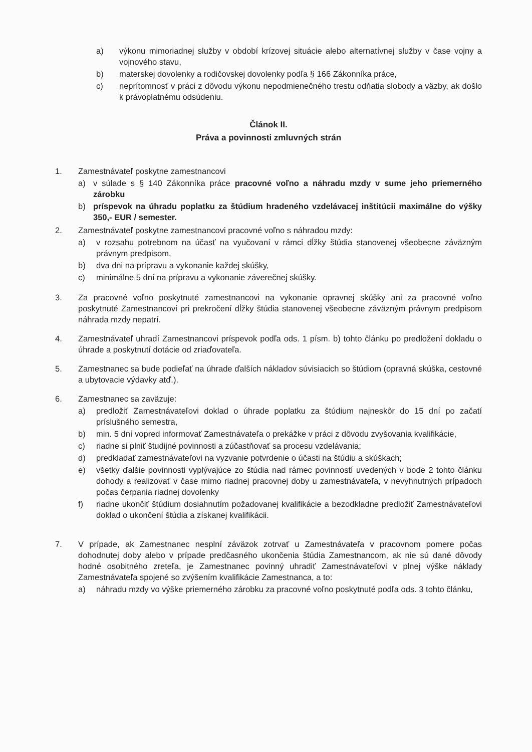a) výkonu mimoriadnej služby v období krízovej situácie alebo alternatívnej služby v čase vojny a vojnového stavu,
b) materskej dovolenky a rodičovskej dovolenky podľa § 166 Zákonníka práce,
c) neprítomnosť v práci z dôvodu výkonu nepodmienečného trestu odňatia slobody a väzby, ak došlo k právoplatnému odsúdeniu.
Článok II.
Práva a povinnosti zmluvných strán
1. Zamestnávateľ poskytne zamestnancovi
a) v súlade s § 140 Zákonníka práce pracovné voľno a náhradu mzdy v sume jeho priemerného zárobku
b) príspevok na úhradu poplatku za štúdium hradeného vzdelávacej inštitúcii maximálne do výšky 350,- EUR / semester.
2. Zamestnávateľ poskytne zamestnancovi pracovné voľno s náhradou mzdy:
a) v rozsahu potrebnom na účasť na vyučovaní v rámci dĺžky štúdia stanovenej všeobecne záväzným právnym predpisom,
b) dva dni na prípravu a vykonanie každej skúšky,
c) minimálne 5 dní na prípravu a vykonanie záverečnej skúšky.
3. Za pracovné voľno poskytnuté zamestnancovi na vykonanie opravnej skúšky ani za pracovné voľno poskytnuté Zamestnancovi pri prekročení dĺžky štúdia stanovenej všeobecne záväzným právnym predpisom náhrada mzdy nepatrí.
4. Zamestnávateľ uhradí Zamestnancovi príspevok podľa ods. 1 písm. b) tohto článku po predložení dokladu o úhrade a poskytnutí dotácie od zriaďovateľa.
5. Zamestnanec sa bude podieľať na úhrade ďalších nákladov súvisiacich so štúdiom (opravná skúška, cestovné a ubytovacie výdavky atď.).
6. Zamestnanec sa zaväzuje:
a) predložiť Zamestnávateľovi doklad o úhrade poplatku za štúdium najneskôr do 15 dní po začatí príslušného semestra,
b) min. 5 dní vopred informovať Zamestnávateľa o prekážke v práci z dôvodu zvyšovania kvalifikácie,
c) riadne si plniť študijné povinnosti a zúčastňovať sa procesu vzdelávania;
d) predkladať zamestnávateľovi na vyzvanie potvrdenie o účasti na štúdiu a skúškach;
e) všetky ďalšie povinnosti vyplývajúce zo štúdia nad rámec povinností uvedených v bode 2 tohto článku dohody a realizovať v čase mimo riadnej pracovnej doby u zamestnávateľa, v nevyhnutných prípadoch počas čerpania riadnej dovolenky
f) riadne ukončiť štúdium dosiahnutím požadovanej kvalifikácie a bezodkladne predložiť Zamestnávateľovi doklad o ukončení štúdia a získanej kvalifikácii.
7. V prípade, ak Zamestnanec nesplní záväzok zotrvať u Zamestnávateľa v pracovnom pomere počas dohodnutej doby alebo v prípade predčasného ukončenia štúdia Zamestnancom, ak nie sú dané dôvody hodné osobitného zreteľa, je Zamestnanec povinný uhradiť Zamestnávateľovi v plnej výške náklady Zamestnávateľa spojené so zvýšením kvalifikácie Zamestnanca, a to:
a) náhradu mzdy vo výške priemerného zárobku za pracovné voľno poskytnuté podľa ods. 3 tohto článku,